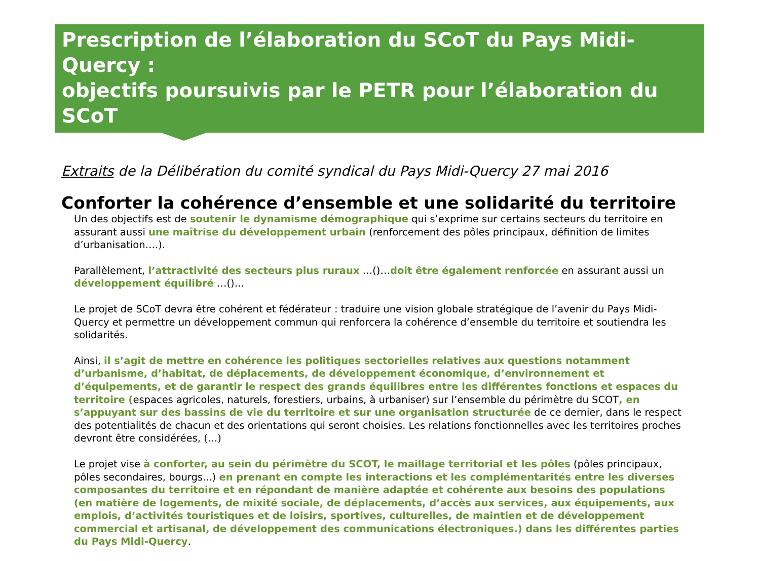Prescription de l’élaboration du SCoT du Pays Midi-Quercy :
objectifs poursuivis par le PETR pour l’élaboration du SCoT
Extraits de la Délibération du comité syndical du Pays Midi-Quercy 27 mai 2016
Conforter la cohérence d’ensemble et une solidarité du territoire
Un des objectifs est de soutenir le dynamisme démographique qui s’exprime sur certains secteurs du territoire en assurant aussi une maîtrise du développement urbain (renforcement des pôles principaux, définition de limites d’urbanisation….).
Parallèlement, l’attractivité des secteurs plus ruraux …()…doit être également renforcée en assurant aussi un développement équilibré …()…
Le projet de SCoT devra être cohérent et fédérateur : traduire une vision globale stratégique de l’avenir du Pays Midi-Quercy et permettre un développement commun qui renforcera la cohérence d’ensemble du territoire et soutiendra les solidarités.
Ainsi, il s’agit de mettre en cohérence les politiques sectorielles relatives aux questions notamment d’urbanisme, d’habitat, de déplacements, de développement économique, d’environnement et d’équipements, et de garantir le respect des grands équilibres entre les différentes fonctions et espaces du territoire (espaces agricoles, naturels, forestiers, urbains, à urbaniser) sur l’ensemble du périmètre du SCOT, en s’appuyant sur des bassins de vie du territoire et sur une organisation structurée de ce dernier, dans le respect des potentialités de chacun et des orientations qui seront choisies. Les relations fonctionnelles avec les territoires proches devront être considérées, (…)
Le projet vise à conforter, au sein du périmètre du SCOT, le maillage territorial et les pôles (pôles principaux, pôles secondaires, bourgs...) en prenant en compte les interactions et les complémentarités entre les diverses composantes du territoire et en répondant de manière adaptée et cohérente aux besoins des populations (en matière de logements, de mixité sociale, de déplacements, d’accès aux services, aux équipements, aux emplois, d’activités touristiques et de loisirs, sportives, culturelles, de maintien et de développement commercial et artisanal, de développement des communications électroniques.) dans les différentes parties du Pays Midi-Quercy.